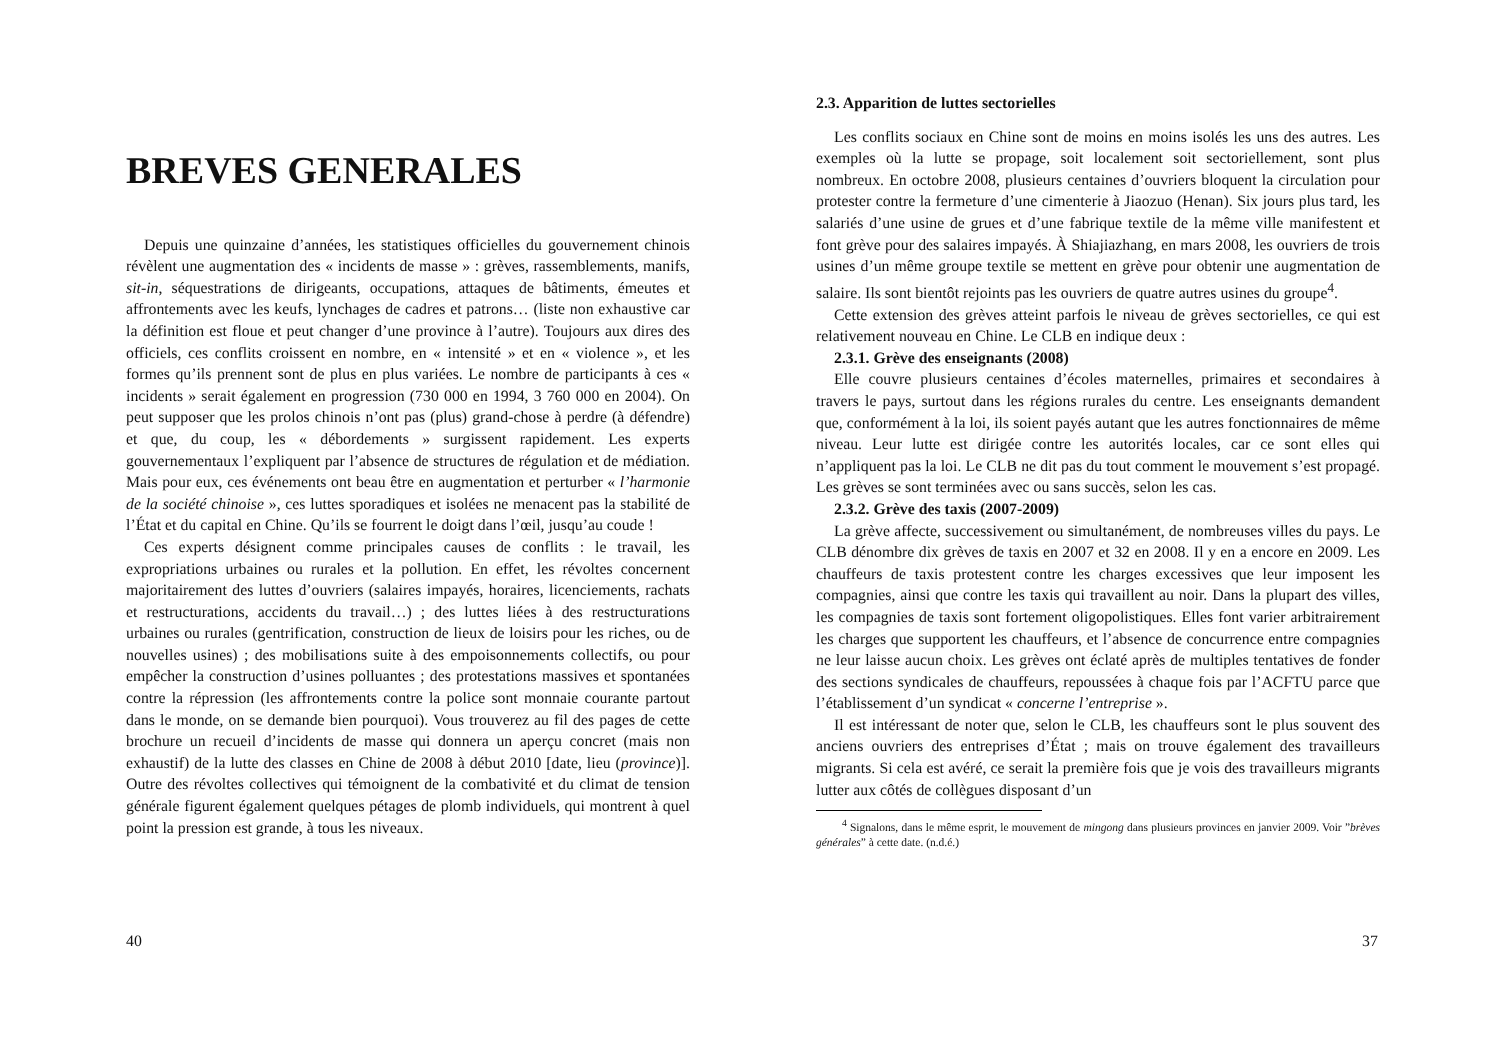BREVES GENERALES
Depuis une quinzaine d’années, les statistiques officielles du gouvernement chinois révèlent une augmentation des « incidents de masse » : grèves, rassemblements, manifs, sit-in, séquestrations de dirigeants, occupations, attaques de bâtiments, émeutes et affrontements avec les keufs, lynchages de cadres et patrons… (liste non exhaustive car la définition est floue et peut changer d’une province à l’autre). Toujours aux dires des officiels, ces conflits croissent en nombre, en « intensité » et en « violence », et les formes qu’ils prennent sont de plus en plus variées. Le nombre de participants à ces « incidents » serait également en progression (730 000 en 1994, 3 760 000 en 2004). On peut supposer que les prolos chinois n’ont pas (plus) grand-chose à perdre (à défendre) et que, du coup, les « débordements » surgissent rapidement. Les experts gouvernementaux l’expliquent par l’absence de structures de régulation et de médiation. Mais pour eux, ces événements ont beau être en augmentation et perturber « l’harmonie de la société chinoise », ces luttes sporadiques et isolées ne menacent pas la stabilité de l’État et du capital en Chine. Qu’ils se fourrent le doigt dans l’œil, jusqu’au coude !
Ces experts désignent comme principales causes de conflits : le travail, les expropriations urbaines ou rurales et la pollution. En effet, les révoltes concernent majoritairement des luttes d’ouvriers (salaires impayés, horaires, licenciements, rachats et restructurations, accidents du travail…) ; des luttes liées à des restructurations urbaines ou rurales (gentrification, construction de lieux de loisirs pour les riches, ou de nouvelles usines) ; des mobilisations suite à des empoisonnements collectifs, ou pour empêcher la construction d’usines polluantes ; des protestations massives et spontanées contre la répression (les affrontements contre la police sont monnaie courante partout dans le monde, on se demande bien pourquoi). Vous trouverez au fil des pages de cette brochure un recueil d’incidents de masse qui donnera un aperçu concret (mais non exhaustif) de la lutte des classes en Chine de 2008 à début 2010 [date, lieu (province)]. Outre des révoltes collectives qui témoignent de la combativité et du climat de tension générale figurent également quelques pétages de plomb individuels, qui montrent à quel point la pression est grande, à tous les niveaux.
40
2.3. Apparition de luttes sectorielles
Les conflits sociaux en Chine sont de moins en moins isolés les uns des autres. Les exemples où la lutte se propage, soit localement soit sectoriellement, sont plus nombreux. En octobre 2008, plusieurs centaines d’ouvriers bloquent la circulation pour protester contre la fermeture d’une cimenterie à Jiaozuo (Henan). Six jours plus tard, les salariés d’une usine de grues et d’une fabrique textile de la même ville manifestent et font grève pour des salaires impayés. À Shiajiazhang, en mars 2008, les ouvriers de trois usines d’un même groupe textile se mettent en grève pour obtenir une augmentation de salaire. Ils sont bientôt rejoints pas les ouvriers de quatre autres usines du groupe<sup>4</sup>.
Cette extension des grèves atteint parfois le niveau de grèves sectorielles, ce qui est relativement nouveau en Chine. Le CLB en indique deux :
2.3.1. Grève des enseignants (2008)
Elle couvre plusieurs centaines d’écoles maternelles, primaires et secondaires à travers le pays, surtout dans les régions rurales du centre. Les enseignants demandent que, conformément à la loi, ils soient payés autant que les autres fonctionnaires de même niveau. Leur lutte est dirigée contre les autorités locales, car ce sont elles qui n’appliquent pas la loi. Le CLB ne dit pas du tout comment le mouvement s’est propagé. Les grèves se sont terminées avec ou sans succès, selon les cas.
2.3.2. Grève des taxis (2007-2009)
La grève affecte, successivement ou simultanément, de nombreuses villes du pays. Le CLB dénombre dix grèves de taxis en 2007 et 32 en 2008. Il y en a encore en 2009. Les chauffeurs de taxis protestent contre les charges excessives que leur imposent les compagnies, ainsi que contre les taxis qui travaillent au noir. Dans la plupart des villes, les compagnies de taxis sont fortement oligopolistiques. Elles font varier arbitrairement les charges que supportent les chauffeurs, et l’absence de concurrence entre compagnies ne leur laisse aucun choix. Les grèves ont éclaté après de multiples tentatives de fonder des sections syndicales de chauffeurs, repoussées à chaque fois par l’ACFTU parce que l’établissement d’un syndicat « concerne l’entreprise ».
Il est intéressant de noter que, selon le CLB, les chauffeurs sont le plus souvent des anciens ouvriers des entreprises d’État ; mais on trouve également des travailleurs migrants. Si cela est avéré, ce serait la première fois que je vois des travailleurs migrants lutter aux côtés de collègues disposant d’un
<sup>4</sup> Signalons, dans le même esprit, le mouvement de mingong dans plusieurs provinces en janvier 2009. Voir ”brèves générales” à cette date. (n.d.é.)
37